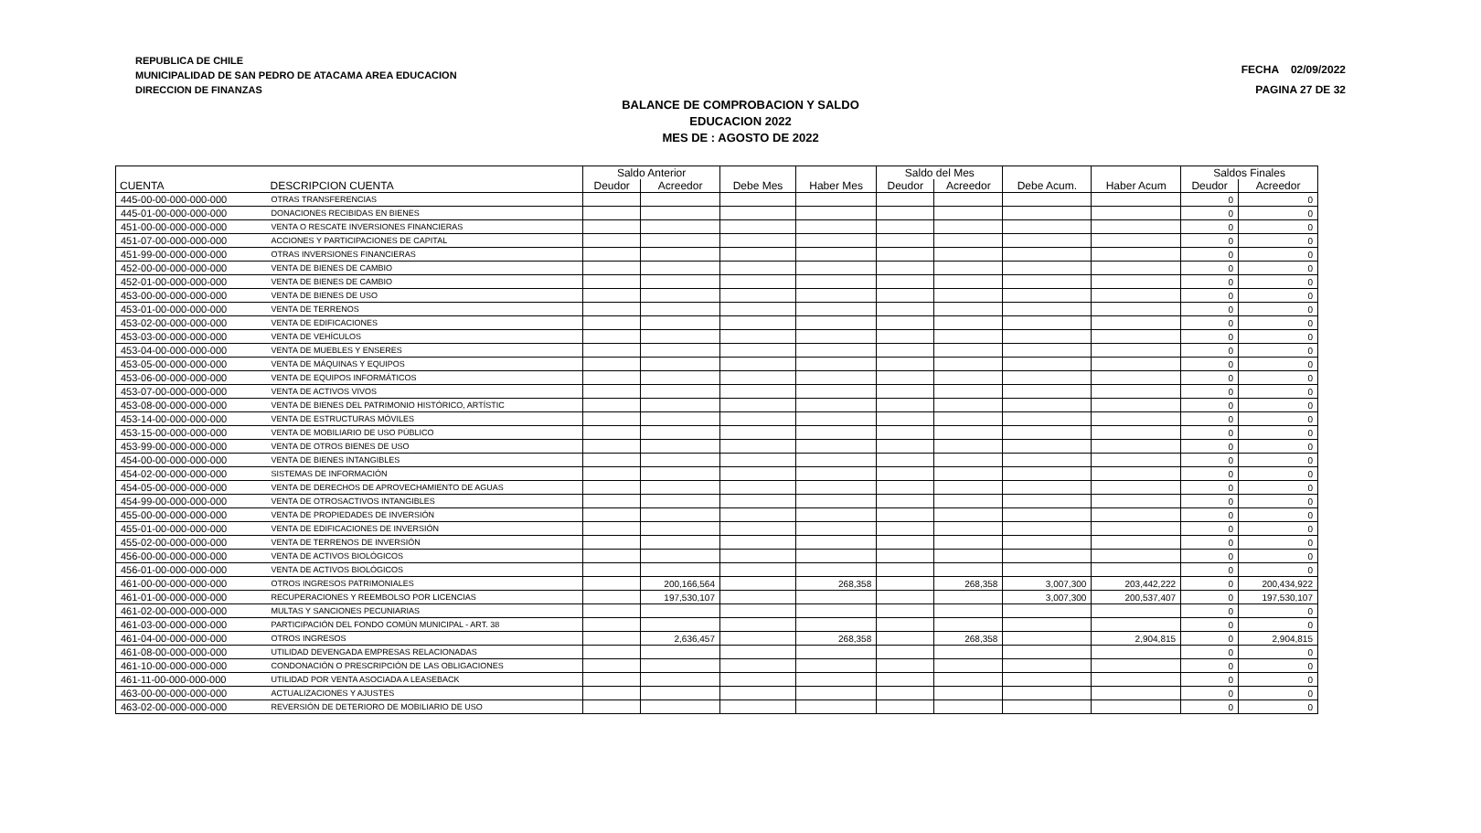REPUBLICA DE CHILE
MUNICIPALIDAD DE SAN PEDRO DE ATACAMA AREA EDUCACION
DIRECCION DE FINANZAS
FECHA 02/09/2022
PAGINA 27 DE 32
BALANCE DE COMPROBACION Y SALDO
EDUCACION 2022
MES DE : AGOSTO DE 2022
| | | Saldo Anterior | | | | Saldo del Mes | | | | Saldos Finales | |
| --- | --- | --- | --- | --- | --- | --- | --- | --- | --- | --- | --- |
| CUENTA | DESCRIPCION CUENTA | Deudor | Acreedor | Debe Mes | Haber Mes | Deudor | Acreedor | Debe Acum. | Haber Acum | Deudor | Acreedor |
| 445-00-00-000-000-000 | OTRAS TRANSFERENCIAS | | | | | | | | | 0 | 0 |
| 445-01-00-000-000-000 | DONACIONES RECIBIDAS EN BIENES | | | | | | | | | 0 | 0 |
| 451-00-00-000-000-000 | VENTA O RESCATE INVERSIONES FINANCIERAS | | | | | | | | | 0 | 0 |
| 451-07-00-000-000-000 | ACCIONES Y PARTICIPACIONES DE CAPITAL | | | | | | | | | 0 | 0 |
| 451-99-00-000-000-000 | OTRAS INVERSIONES FINANCIERAS | | | | | | | | | 0 | 0 |
| 452-00-00-000-000-000 | VENTA DE BIENES DE CAMBIO | | | | | | | | | 0 | 0 |
| 452-01-00-000-000-000 | VENTA DE BIENES DE CAMBIO | | | | | | | | | 0 | 0 |
| 453-00-00-000-000-000 | VENTA DE BIENES DE USO | | | | | | | | | 0 | 0 |
| 453-01-00-000-000-000 | VENTA DE TERRENOS | | | | | | | | | 0 | 0 |
| 453-02-00-000-000-000 | VENTA DE EDIFICACIONES | | | | | | | | | 0 | 0 |
| 453-03-00-000-000-000 | VENTA DE VEHÍCULOS | | | | | | | | | 0 | 0 |
| 453-04-00-000-000-000 | VENTA DE MUEBLES Y ENSERES | | | | | | | | | 0 | 0 |
| 453-05-00-000-000-000 | VENTA DE MÁQUINAS Y EQUIPOS | | | | | | | | | 0 | 0 |
| 453-06-00-000-000-000 | VENTA DE EQUIPOS INFORMÁTICOS | | | | | | | | | 0 | 0 |
| 453-07-00-000-000-000 | VENTA DE ACTIVOS VIVOS | | | | | | | | | 0 | 0 |
| 453-08-00-000-000-000 | VENTA DE BIENES DEL PATRIMONIO HISTÓRICO, ARTÍSTIC | | | | | | | | | 0 | 0 |
| 453-14-00-000-000-000 | VENTA DE ESTRUCTURAS MÓVILES | | | | | | | | | 0 | 0 |
| 453-15-00-000-000-000 | VENTA DE MOBILIARIO DE USO PÚBLICO | | | | | | | | | 0 | 0 |
| 453-99-00-000-000-000 | VENTA DE OTROS BIENES DE USO | | | | | | | | | 0 | 0 |
| 454-00-00-000-000-000 | VENTA DE BIENES INTANGIBLES | | | | | | | | | 0 | 0 |
| 454-02-00-000-000-000 | SISTEMAS DE INFORMACIÓN | | | | | | | | | 0 | 0 |
| 454-05-00-000-000-000 | VENTA DE DERECHOS DE APROVECHAMIENTO DE AGUAS | | | | | | | | | 0 | 0 |
| 454-99-00-000-000-000 | VENTA DE OTROSACTIVOS INTANGIBLES | | | | | | | | | 0 | 0 |
| 455-00-00-000-000-000 | VENTA DE PROPIEDADES DE INVERSIÓN | | | | | | | | | 0 | 0 |
| 455-01-00-000-000-000 | VENTA DE EDIFICACIONES DE INVERSIÓN | | | | | | | | | 0 | 0 |
| 455-02-00-000-000-000 | VENTA DE TERRENOS DE INVERSIÓN | | | | | | | | | 0 | 0 |
| 456-00-00-000-000-000 | VENTA DE ACTIVOS BIOLÓGICOS | | | | | | | | | 0 | 0 |
| 456-01-00-000-000-000 | VENTA DE ACTIVOS BIOLÓGICOS | | | | | | | | | 0 | 0 |
| 461-00-00-000-000-000 | OTROS INGRESOS PATRIMONIALES | | 200,166,564 | | 268,358 | | 268,358 | 3,007,300 | 203,442,222 | 0 | 200,434,922 |
| 461-01-00-000-000-000 | RECUPERACIONES Y REEMBOLSO POR LICENCIAS | | 197,530,107 | | | | | 3,007,300 | 200,537,407 | 0 | 197,530,107 |
| 461-02-00-000-000-000 | MULTAS Y SANCIONES PECUNIARIAS | | | | | | | | | 0 | 0 |
| 461-03-00-000-000-000 | PARTICIPACIÓN DEL FONDO COMÚN MUNICIPAL - ART. 38 | | | | | | | | | 0 | 0 |
| 461-04-00-000-000-000 | OTROS INGRESOS | | 2,636,457 | | 268,358 | | 268,358 | | 2,904,815 | 0 | 2,904,815 |
| 461-08-00-000-000-000 | UTILIDAD DEVENGADA EMPRESAS RELACIONADAS | | | | | | | | | 0 | 0 |
| 461-10-00-000-000-000 | CONDONACIÓN O PRESCRIPCIÓN DE LAS OBLIGACIONES | | | | | | | | | 0 | 0 |
| 461-11-00-000-000-000 | UTILIDAD POR VENTA ASOCIADA A LEASEBACK | | | | | | | | | 0 | 0 |
| 463-00-00-000-000-000 | ACTUALIZACIONES Y AJUSTES | | | | | | | | | 0 | 0 |
| 463-02-00-000-000-000 | REVERSIÓN DE DETERIORO DE MOBILIARIO DE USO | | | | | | | | | 0 | 0 |